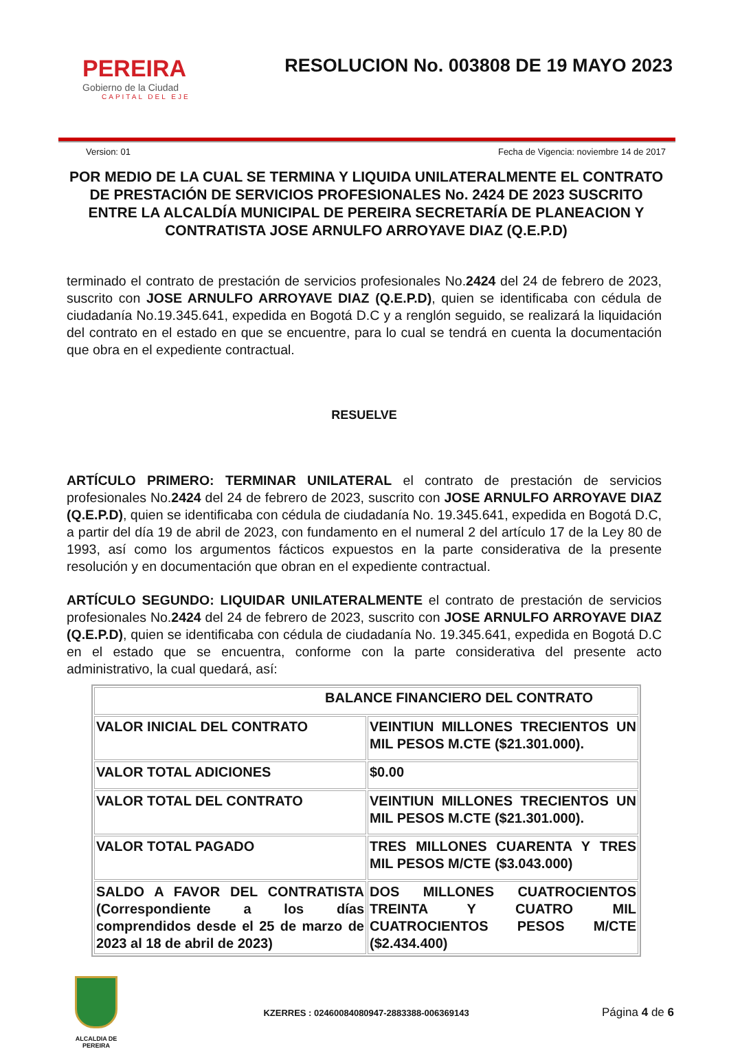PEREIRA
Gobierno de la Ciudad
CAPITAL DEL EJE
RESOLUCION No. 003808 DE 19 MAYO 2023
Version: 01 Fecha de Vigencia: noviembre 14 de 2017
POR MEDIO DE LA CUAL SE TERMINA Y LIQUIDA UNILATERALMENTE EL CONTRATO DE PRESTACIÓN DE SERVICIOS PROFESIONALES No. 2424 DE 2023 SUSCRITO ENTRE LA ALCALDÍA MUNICIPAL DE PEREIRA SECRETARÍA DE PLANEACION Y CONTRATISTA JOSE ARNULFO ARROYAVE DIAZ (Q.E.P.D)
terminado el contrato de prestación de servicios profesionales No.2424 del 24 de febrero de 2023, suscrito con JOSE ARNULFO ARROYAVE DIAZ (Q.E.P.D), quien se identificaba con cédula de ciudadanía No.19.345.641, expedida en Bogotá D.C y a renglón seguido, se realizará la liquidación del contrato en el estado en que se encuentre, para lo cual se tendrá en cuenta la documentación que obra en el expediente contractual.
RESUELVE
ARTÍCULO PRIMERO: TERMINAR UNILATERAL el contrato de prestación de servicios profesionales No.2424 del 24 de febrero de 2023, suscrito con JOSE ARNULFO ARROYAVE DIAZ (Q.E.P.D), quien se identificaba con cédula de ciudadanía No. 19.345.641, expedida en Bogotá D.C, a partir del día 19 de abril de 2023, con fundamento en el numeral 2 del artículo 17 de la Ley 80 de 1993, así como los argumentos fácticos expuestos en la parte considerativa de la presente resolución y en documentación que obran en el expediente contractual.
ARTÍCULO SEGUNDO: LIQUIDAR UNILATERALMENTE el contrato de prestación de servicios profesionales No.2424 del 24 de febrero de 2023, suscrito con JOSE ARNULFO ARROYAVE DIAZ (Q.E.P.D), quien se identificaba con cédula de ciudadanía No. 19.345.641, expedida en Bogotá D.C en el estado que se encuentra, conforme con la parte considerativa del presente acto administrativo, la cual quedará, así:
| BALANCE FINANCIERO DEL CONTRATO | |
| VALOR INICIAL DEL CONTRATO | VEINTIUN MILLONES TRECIENTOS UN MIL PESOS M.CTE ($21.301.000). |
| VALOR TOTAL ADICIONES | $0.00 |
| VALOR TOTAL DEL CONTRATO | VEINTIUN MILLONES TRECIENTOS UN MIL PESOS M.CTE ($21.301.000). |
| VALOR TOTAL PAGADO | TRES MILLONES CUARENTA Y TRES MIL PESOS M/CTE ($3.043.000) |
| SALDO A FAVOR DEL CONTRATISTA (Correspondiente a los días comprendidos desde el 25 de marzo de 2023 al 18 de abril de 2023) | DOS MILLONES CUATROCIENTOS TREINTA Y CUATRO MIL CUATROCIENTOS PESOS M/CTE ($2.434.400) |
ALCALDIA DE PEREIRA
KZERRES : 02460084080947-2883388-006369143
Página 4 de 6